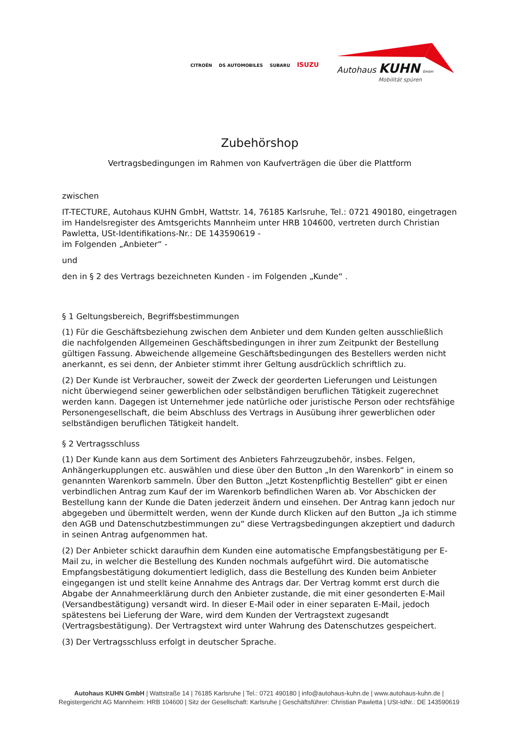CITROËN DS AUTOMOBILES SUBARU ISUZU
Autohaus KUHN GmbH
Mobilität spüren
Zubehörshop
Vertragsbedingungen im Rahmen von Kaufverträgen die über die Plattform
zwischen
IT-TECTURE, Autohaus KUHN GmbH, Wattstr. 14, 76185 Karlsruhe, Tel.: 0721 490180, eingetragen im Handelsregister des Amtsgerichts Mannheim unter HRB 104600, vertreten durch Christian Pawletta, USt-Identifikations-Nr.: DE 143590619 -
im Folgenden „Anbieter“ -
und
den in § 2 des Vertrags bezeichneten Kunden - im Folgenden „Kunde“ .
§ 1 Geltungsbereich, Begriffsbestimmungen
(1) Für die Geschäftsbeziehung zwischen dem Anbieter und dem Kunden gelten ausschließlich die nachfolgenden Allgemeinen Geschäftsbedingungen in ihrer zum Zeitpunkt der Bestellung gültigen Fassung. Abweichende allgemeine Geschäftsbedingungen des Bestellers werden nicht anerkannt, es sei denn, der Anbieter stimmt ihrer Geltung ausdrücklich schriftlich zu.
(2) Der Kunde ist Verbraucher, soweit der Zweck der georderten Lieferungen und Leistungen nicht überwiegend seiner gewerblichen oder selbständigen beruflichen Tätigkeit zugerechnet werden kann. Dagegen ist Unternehmer jede natürliche oder juristische Person oder rechtsfähige Personengesellschaft, die beim Abschluss des Vertrags in Ausübung ihrer gewerblichen oder selbständigen beruflichen Tätigkeit handelt.
§ 2 Vertragsschluss
(1) Der Kunde kann aus dem Sortiment des Anbieters Fahrzeugzubehör, insbes. Felgen, Anhängerkupplungen etc. auswählen und diese über den Button „In den Warenkorb“ in einem so genannten Warenkorb sammeln. Über den Button „Jetzt Kostenpflichtig Bestellen“ gibt er einen verbindlichen Antrag zum Kauf der im Warenkorb befindlichen Waren ab. Vor Abschicken der Bestellung kann der Kunde die Daten jederzeit ändern und einsehen. Der Antrag kann jedoch nur abgegeben und übermittelt werden, wenn der Kunde durch Klicken auf den Button „Ja ich stimme den AGB und Datenschutzbestimmungen zu“ diese Vertragsbedingungen akzeptiert und dadurch in seinen Antrag aufgenommen hat.
(2) Der Anbieter schickt daraufhin dem Kunden eine automatische Empfangsbestätigung per E-Mail zu, in welcher die Bestellung des Kunden nochmals aufgeführt wird. Die automatische Empfangsbestätigung dokumentiert lediglich, dass die Bestellung des Kunden beim Anbieter eingegangen ist und stellt keine Annahme des Antrags dar. Der Vertrag kommt erst durch die Abgabe der Annahmeerklärung durch den Anbieter zustande, die mit einer gesonderten E-Mail (Versandbestätigung) versandt wird. In dieser E-Mail oder in einer separaten E-Mail, jedoch spätestens bei Lieferung der Ware, wird dem Kunden der Vertragstext zugesandt (Vertragsbestätigung). Der Vertragstext wird unter Wahrung des Datenschutzes gespeichert.
(3) Der Vertragsschluss erfolgt in deutscher Sprache.
Autohaus KUHN GmbH | Wattstraße 14 | 76185 Karlsruhe | Tel.: 0721 490180 | info@autohaus-kuhn.de | www.autohaus-kuhn.de |
Registergericht AG Mannheim: HRB 104600 | Sitz der Gesellschaft: Karlsruhe | Geschäftsführer: Christian Pawletta | USt-IdNr.: DE 143590619